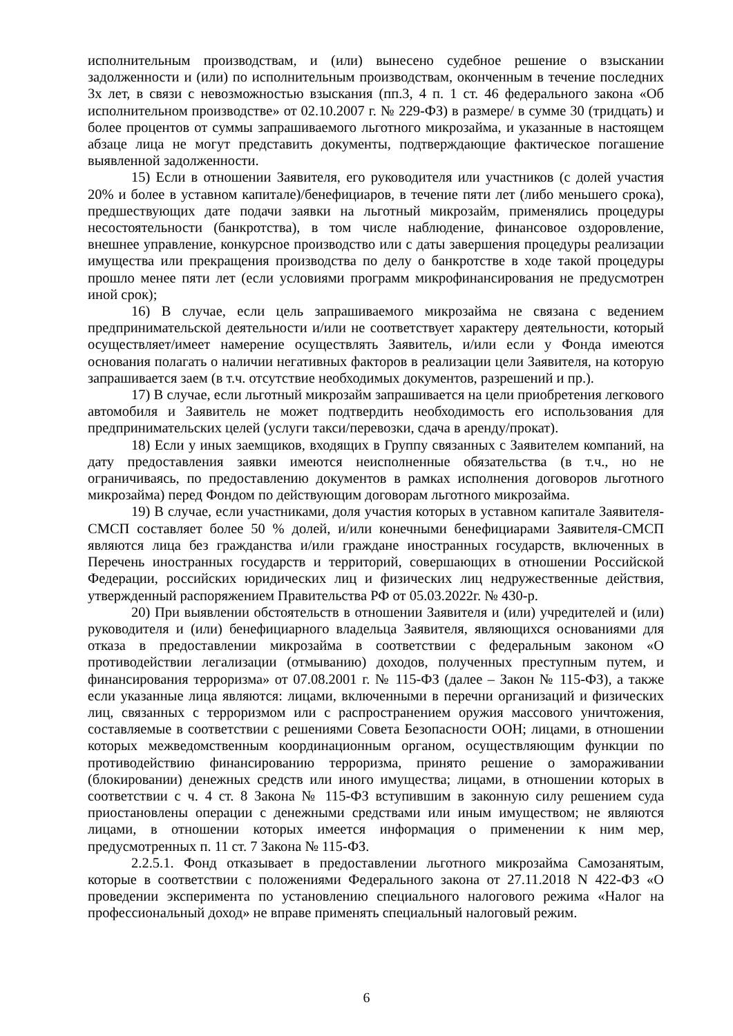исполнительным производствам, и (или) вынесено судебное решение о взыскании задолженности и (или) по исполнительным производствам, оконченным в течение последних 3х лет, в связи с невозможностью взыскания (пп.3, 4 п. 1 ст. 46 федерального закона «Об исполнительном производстве» от 02.10.2007 г. № 229-ФЗ) в размере/ в сумме 30 (тридцать) и более процентов от суммы запрашиваемого льготного микрозайма, и указанные в настоящем абзаце лица не могут представить документы, подтверждающие фактическое погашение выявленной задолженности.
15) Если в отношении Заявителя, его руководителя или участников (с долей участия 20% и более в уставном капитале)/бенефициаров, в течение пяти лет (либо меньшего срока), предшествующих дате подачи заявки на льготный микрозайм, применялись процедуры несостоятельности (банкротства), в том числе наблюдение, финансовое оздоровление, внешнее управление, конкурсное производство или с даты завершения процедуры реализации имущества или прекращения производства по делу о банкротстве в ходе такой процедуры прошло менее пяти лет (если условиями программ микрофинансирования не предусмотрен иной срок);
16) В случае, если цель запрашиваемого микрозайма не связана с ведением предпринимательской деятельности и/или не соответствует характеру деятельности, который осуществляет/имеет намерение осуществлять Заявитель, и/или если у Фонда имеются основания полагать о наличии негативных факторов в реализации цели Заявителя, на которую запрашивается заем (в т.ч. отсутствие необходимых документов, разрешений и пр.).
17) В случае, если льготный микрозайм запрашивается на цели приобретения легкового автомобиля и Заявитель не может подтвердить необходимость его использования для предпринимательских целей (услуги такси/перевозки, сдача в аренду/прокат).
18) Если у иных заемщиков, входящих в Группу связанных с Заявителем компаний, на дату предоставления заявки имеются неисполненные обязательства (в т.ч., но не ограничиваясь, по предоставлению документов в рамках исполнения договоров льготного микрозайма) перед Фондом по действующим договорам льготного микрозайма.
19) В случае, если участниками, доля участия которых в уставном капитале Заявителя-СМСП составляет более 50 % долей, и/или конечными бенефициарами Заявителя-СМСП являются лица без гражданства и/или граждане иностранных государств, включенных в Перечень иностранных государств и территорий, совершающих в отношении Российской Федерации, российских юридических лиц и физических лиц недружественные действия, утвержденный распоряжением Правительства РФ от 05.03.2022г. № 430-р.
20) При выявлении обстоятельств в отношении Заявителя и (или) учредителей и (или) руководителя и (или) бенефициарного владельца Заявителя, являющихся основаниями для отказа в предоставлении микрозайма в соответствии с федеральным законом «О противодействии легализации (отмыванию) доходов, полученных преступным путем, и финансирования терроризма» от 07.08.2001 г. № 115-ФЗ (далее – Закон № 115-ФЗ), а также если указанные лица являются: лицами, включенными в перечни организаций и физических лиц, связанных с терроризмом или с распространением оружия массового уничтожения, составляемые в соответствии с решениями Совета Безопасности ООН; лицами, в отношении которых межведомственным координационным органом, осуществляющим функции по противодействию финансированию терроризма, принято решение о замораживании (блокировании) денежных средств или иного имущества; лицами, в отношении которых в соответствии с ч. 4 ст. 8 Закона № 115-ФЗ вступившим в законную силу решением суда приостановлены операции с денежными средствами или иным имуществом; не являются лицами, в отношении которых имеется информация о применении к ним мер, предусмотренных п. 11 ст. 7 Закона № 115-ФЗ.
2.2.5.1. Фонд отказывает в предоставлении льготного микрозайма Самозанятым, которые в соответствии с положениями Федерального закона от 27.11.2018 N 422-ФЗ «О проведении эксперимента по установлению специального налогового режима «Налог на профессиональный доход» не вправе применять специальный налоговый режим.
6